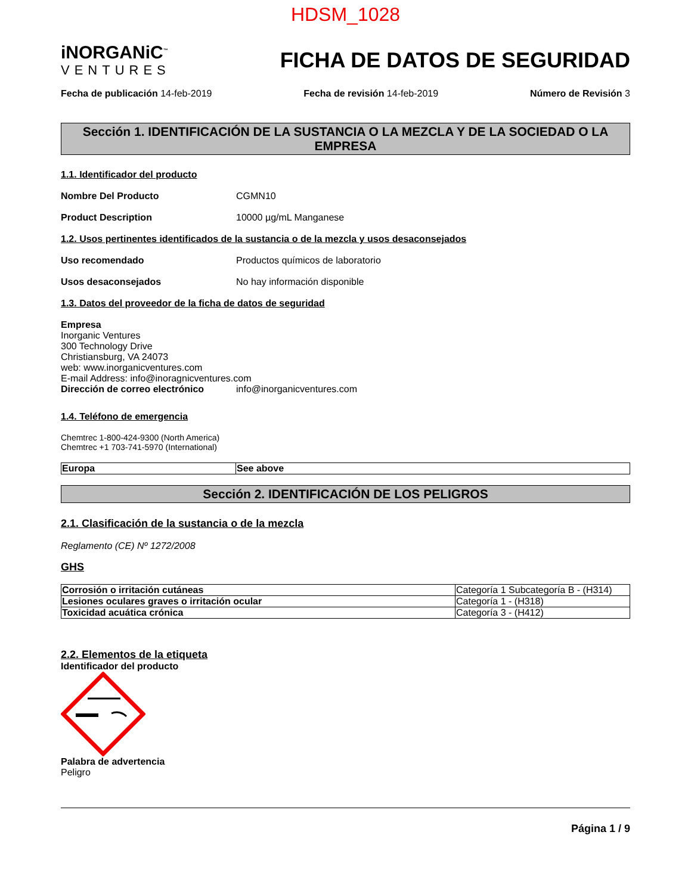HDSM_1028
iNORGANiC<sup>™</sup>
VENTURES
FICHA DE DATOS DE SEGURIDAD
Fecha de publicación 14-feb-2019 Fecha de revisión 14-feb-2019 Número de Revisión 3
Sección 1. IDENTIFICACIÓN DE LA SUSTANCIA O LA MEZCLA Y DE LA SOCIEDAD O LA EMPRESA
1.1. Identificador del producto
Nombre Del Producto CGMN10
Product Description 10000 µg/mL Manganese
1.2. Usos pertinentes identificados de la sustancia o de la mezcla y usos desaconsejados
Uso recomendado Productos químicos de laboratorio
Usos desaconsejados No hay información disponible
1.3. Datos del proveedor de la ficha de datos de seguridad
Empresa
Inorganic Ventures
300 Technology Drive
Christiansburg, VA 24073
web: www.inorganicventures.com
E-mail Address: info@inoragnicventures.com
Dirección de correo electrónico info@inorganicventures.com
1.4. Teléfono de emergencia
Chemtrec 1-800-424-9300 (North America)
Chemtrec +1 703-741-5970 (International)
| Europa | See above |
Sección 2. IDENTIFICACIÓN DE LOS PELIGROS
2.1. Clasificación de la sustancia o de la mezcla
Reglamento (CE) Nº 1272/2008
GHS
| Corrosión o irritación cutáneas | Categoría 1 Subcategoría B - (H314) |
| Lesiones oculares graves o irritación ocular | Categoría 1 - (H318) |
| Toxicidad acuática crónica | Categoría 3 - (H412) |
2.2. Elementos de la etiqueta
Identificador del producto Palabra de advertencia
Peligro
Página 1 / 9